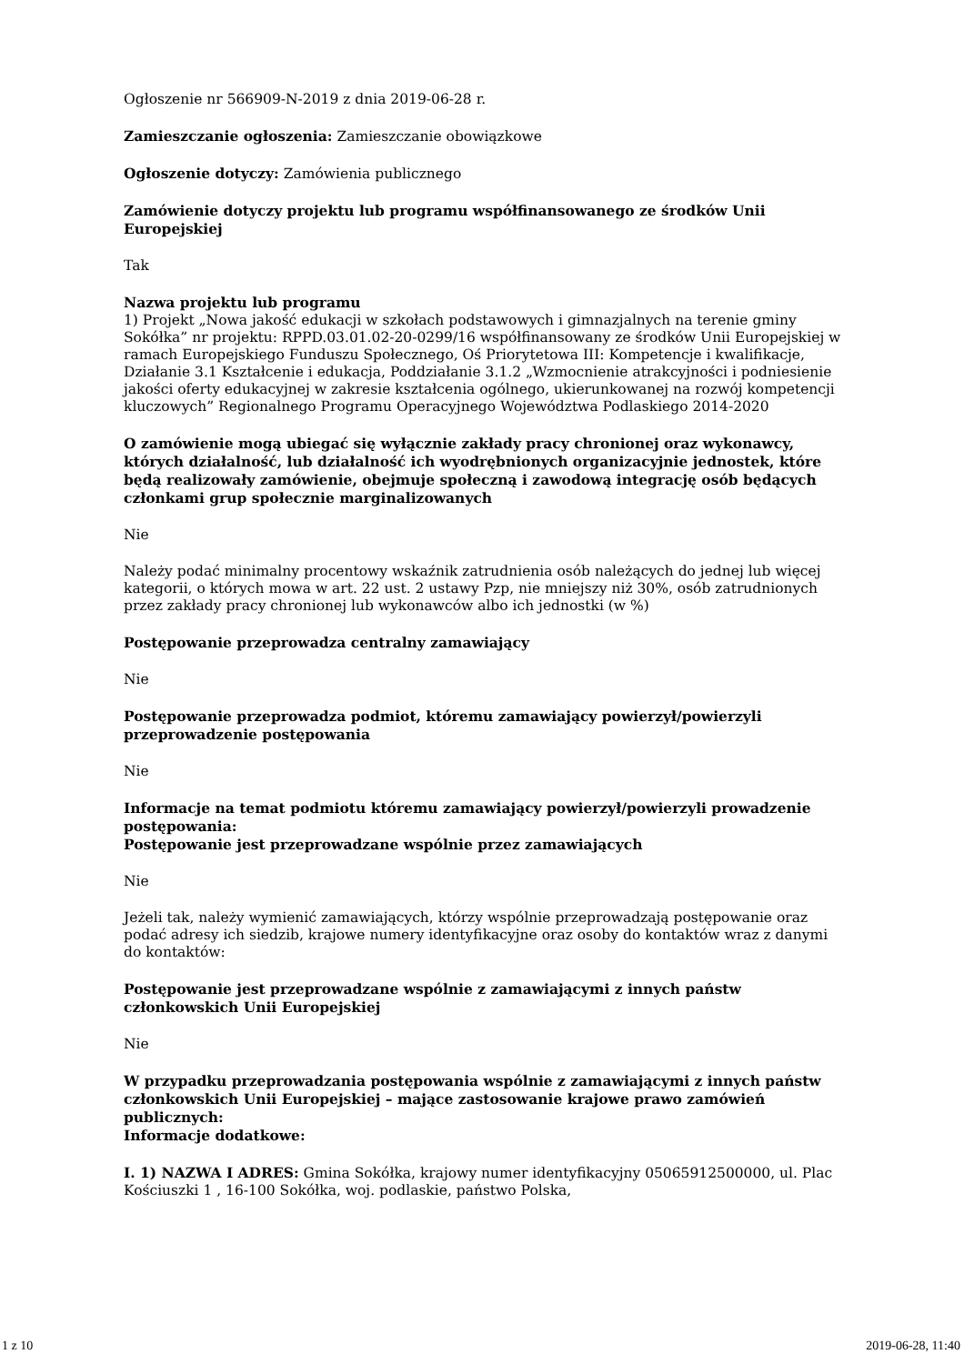Ogłoszenie nr 566909-N-2019 z dnia 2019-06-28 r.
Zamieszczanie ogłoszenia: Zamieszczanie obowiązkowe
Ogłoszenie dotyczy: Zamówienia publicznego
Zamówienie dotyczy projektu lub programu współfinansowanego ze środków Unii Europejskiej
Tak
Nazwa projektu lub programu
1) Projekt „Nowa jakość edukacji w szkołach podstawowych i gimnazjalnych na terenie gminy Sokółka” nr projektu: RPPD.03.01.02-20-0299/16 współfinansowany ze środków Unii Europejskiej w ramach Europejskiego Funduszu Społecznego, Oś Priorytetowa III: Kompetencje i kwalifikacje, Działanie 3.1 Kształcenie i edukacja, Poddziałanie 3.1.2 „Wzmocnienie atrakcyjności i podniesienie jakości oferty edukacyjnej w zakresie kształcenia ogólnego, ukierunkowanej na rozwój kompetencji kluczowych” Regionalnego Programu Operacyjnego Województwa Podlaskiego 2014-2020
O zamówienie mogą ubiegać się wyłącznie zakłady pracy chronionej oraz wykonawcy, których działalność, lub działalność ich wyodrębnionych organizacyjnie jednostek, które będą realizowały zamówienie, obejmuje społeczną i zawodową integrację osób będących członkami grup społecznie marginalizowanych
Nie
Należy podać minimalny procentowy wskaźnik zatrudnienia osób należących do jednej lub więcej kategorii, o których mowa w art. 22 ust. 2 ustawy Pzp, nie mniejszy niż 30%, osób zatrudnionych przez zakłady pracy chronionej lub wykonawców albo ich jednostki (w %)
Postępowanie przeprowadza centralny zamawiający
Nie
Postępowanie przeprowadza podmiot, któremu zamawiający powierzył/powierzyli przeprowadzenie postępowania
Nie
Informacje na temat podmiotu któremu zamawiający powierzył/powierzyli prowadzenie postępowania:
Postępowanie jest przeprowadzane wspólnie przez zamawiających
Nie
Jeżeli tak, należy wymienić zamawiających, którzy wspólnie przeprowadzają postępowanie oraz podać adresy ich siedzib, krajowe numery identyfikacyjne oraz osoby do kontaktów wraz z danymi do kontaktów:
Postępowanie jest przeprowadzane wspólnie z zamawiającymi z innych państw członkowskich Unii Europejskiej
Nie
W przypadku przeprowadzania postępowania wspólnie z zamawiającymi z innych państw członkowskich Unii Europejskiej – mające zastosowanie krajowe prawo zamówień publicznych:
Informacje dodatkowe:
I. 1) NAZWA I ADRES: Gmina Sokółka, krajowy numer identyfikacyjny 05065912500000, ul. Plac Kościuszki 1 , 16-100 Sokółka, woj. podlaskie, państwo Polska,
1 z 10 2019-06-28, 11:40